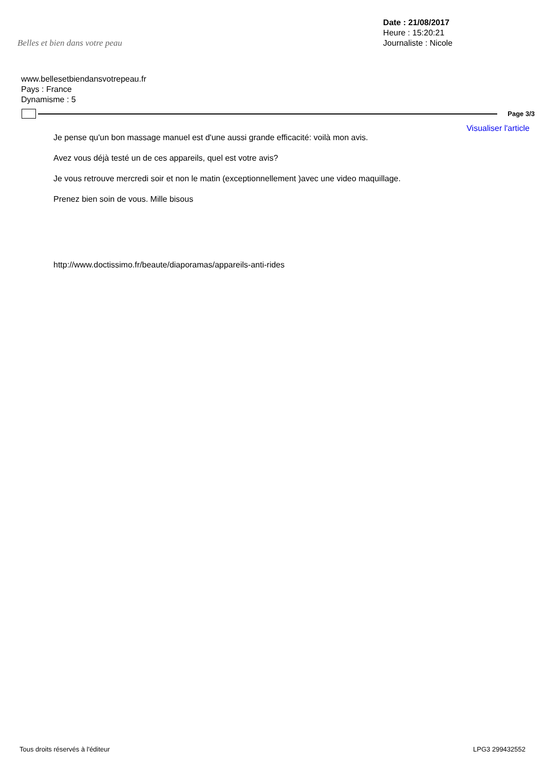Belles et bien dans votre peau
Date : 21/08/2017
Heure : 15:20:21
Journaliste : Nicole
www.bellesetbiendansvotrepeau.fr
Pays : France
Dynamisme : 5
Page 3/3
Visualiser l'article
Je pense qu'un bon massage manuel est d'une aussi grande efficacité: voilà mon avis.
Avez vous déjà testé un de ces appareils, quel est votre avis?
Je vous retrouve mercredi soir et non le matin (exceptionnellement )avec une video maquillage.
Prenez bien soin de vous. Mille bisous
http://www.doctissimo.fr/beaute/diaporamas/appareils-anti-rides
Tous droits réservés à l'éditeur LPG3 299432552